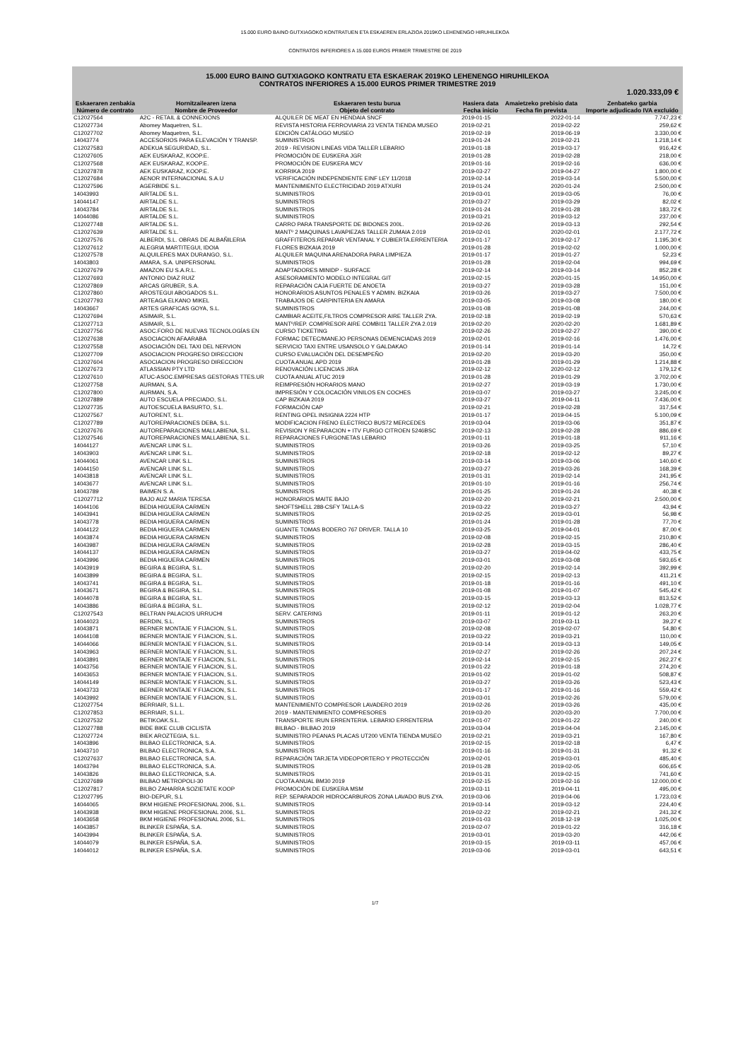15.000 EURO BAINO GUTXIAGOKO KONTRATUEN ETA ESKAEREN ERLAZIOA 2019KO LEHENENGO HIRUHILEKOA
CONTRATOS INFERIORES A 15.000 EUROS PRIMER TRIMESTRE DE 2019
15.000 EURO BAINO GUTXIAGOKO KONTRATU ETA ESKAERAK 2019KO LEHENENGO HIRUHILEKOA
CONTRATOS INFERIORES A 15.000 EUROS PRIMER TRIMESTRE 2019
1.020.333,09 €
| Eskaeraren zenbakia Número de contrato | Hornitzailearen izena Nombre de Proveedor | Eskaeraren testu burua Objeto del contrato | Hasiera data Fecha inicio | Amaietzeko prebisio data Fecha fin prevista | Zenbateko garbia Importe adjudicado IVA excluido |
| --- | --- | --- | --- | --- | --- |
| C12027564 | A2C - RETAIL & CONNEXIONS | ALQUILER DE MEAT EN HENDAIA SNCF | 2019-01-15 | 2022-01-14 | 7.747,23 € |
| C12027734 | Abomey Maquetren, S.L. | REVISTA HISTORIA FERROVIARIA 23 VENTA TIENDA MUSEO | 2019-02-21 | 2019-02-22 | 259,62 € |
| C12027702 | Abomey Maquetren, S.L. | EDICIÓN CATÁLOGO MUSEO | 2019-02-19 | 2019-06-19 | 3.330,00 € |
| 14043774 | ACCESORIOS PARA ELEVACIÓN Y TRANSP. | SUMINISTROS | 2019-01-24 | 2019-02-21 | 1.218,14 € |
| C12027583 | ADEKUA SEGURIDAD, S.L. | 2019 - REVISION LINEAS VIDA TALLER LEBARIO | 2019-01-18 | 2019-03-17 | 916,42 € |
| C12027605 | AEK EUSKARAZ, KOOP.E. | PROMOCIÓN DE EUSKERA JGR | 2019-01-28 | 2019-02-28 | 218,00 € |
| C12027568 | AEK EUSKARAZ, KOOP.E. | PROMOCIÓN DE EUSKERA MCV | 2019-01-16 | 2019-02-16 | 636,00 € |
| C12027878 | AEK EUSKARAZ, KOOP.E. | KORRIKA 2019 | 2019-03-27 | 2019-04-27 | 1.800,00 € |
| C12027684 | AENOR INTERNACIONAL S.A.U | VERIFICACIÓN INDEPENDIENTE EINF LEY 11/2018 | 2019-02-14 | 2019-03-14 | 5.500,00 € |
| C12027596 | AGERBIDE S.L. | MANTENIMIENTO ELECTRICIDAD 2019 ATXURI | 2019-01-24 | 2020-01-24 | 2.500,00 € |
| 14043993 | AIRTALDE S.L. | SUMINISTROS | 2019-03-01 | 2019-03-05 | 76,00 € |
| 14044147 | AIRTALDE S.L. | SUMINISTROS | 2019-03-27 | 2019-03-29 | 82,02 € |
| 14043784 | AIRTALDE S.L. | SUMINISTROS | 2019-01-24 | 2019-01-28 | 183,72 € |
| 14044086 | AIRTALDE S.L. | SUMINISTROS | 2019-03-21 | 2019-03-12 | 237,00 € |
| C12027748 | AIRTALDE S.L. | CARRO PARA TRANSPORTE DE BIDONES 200L. | 2019-02-26 | 2019-03-13 | 292,54 € |
| C12027639 | AIRTALDE S.L. | MANTº 2 MAQUINAS LAVAPIEZAS TALLER ZUMAIA 2.019 | 2019-02-01 | 2020-02-01 | 2.177,72 € |
| C12027576 | ALBERDI, S.L. OBRAS DE ALBAÑILERIA | GRAFFITEROS.REPARAR VENTANAL Y CUBIERTA.ERRENTERIA | 2019-01-17 | 2019-02-17 | 1.195,30 € |
| C12027612 | ALEGRIA MARTITEGUI, IDOIA | FLORES BIZKAIA 2019 | 2019-01-28 | 2019-02-02 | 1.000,00 € |
| C12027578 | ALQUILERES MAX DURANGO, S.L. | ALQUILER MAQUINA ARENADORA PARA LIMPIEZA | 2019-01-17 | 2019-01-27 | 52,23 € |
| 14043803 | AMARA, S.A. UNIPERSONAL | SUMINISTROS | 2019-01-28 | 2019-02-04 | 994,69 € |
| C12027679 | AMAZON EU S.A.R.L. | ADAPTADORES MINIDP - SURFACE | 2019-02-14 | 2019-03-14 | 852,28 € |
| C12027693 | ANTONIO DIAZ RUIZ | ASESORAMIENTO MODELO INTEGRAL GIT | 2019-02-15 | 2020-01-15 | 14.950,00 € |
| C12027869 | ARCAS GRUBER, S.A. | REPARACIÓN CAJA FUERTE DE ANOETA | 2019-03-27 | 2019-03-28 | 151,00 € |
| C12027860 | AROSTEGUI ABOGADOS S.L. | HONORARIOS ASUNTOS PENALES Y ADMIN. BIZKAIA | 2019-03-26 | 2019-03-27 | 7.500,00 € |
| C12027793 | ARTEAGA ELKANO MIKEL | TRABAJOS DE CARPINTERIA EN AMARA | 2019-03-05 | 2019-03-08 | 180,00 € |
| 14043667 | ARTES GRAFICAS GOYA, S.L. | SUMINISTROS | 2019-01-08 | 2019-01-08 | 244,00 € |
| C12027694 | ASIMAIR, S.L. | CAMBIAR ACEITE,FILTROS COMPRESOR AIRE TALLER ZYA. | 2019-02-18 | 2019-02-19 | 570,63 € |
| C12027713 | ASIMAIR, S.L. | MANTº/REP. COMPRESOR AIRE COMBI11 TALLER ZYA 2.019 | 2019-02-20 | 2020-02-20 | 1.681,89 € |
| C12027756 | ASOC.FORO DE NUEVAS TECNOLOGÍAS EN | CURSO TICKETING | 2019-02-26 | 2019-02-27 | 390,00 € |
| C12027638 | ASOCIACION AFAARABA | FORMAC DETEC/MANEJO PERSONAS DEMENCIADAS 2019 | 2019-02-01 | 2019-02-16 | 1.476,00 € |
| C12027558 | ASOCIACIÓN DEL TAXI DEL NERVION | SERVICIO TAXI ENTRE USANSOLO Y GALDAKAO | 2019-01-14 | 2019-01-14 | 14,72 € |
| C12027709 | ASOCIACION PROGRESO DIRECCION | CURSO EVALUACIÓN DEL DESEMPEÑO | 2019-02-20 | 2019-03-20 | 350,00 € |
| C12027604 | ASOCIACION PROGRESO DIRECCION | CUOTA ANUAL APD 2019 | 2019-01-28 | 2019-01-29 | 1.214,88 € |
| C12027673 | ATLASSIAN PTY LTD | RENOVACIÓN LICENCIAS JIRA | 2019-02-12 | 2020-02-12 | 179,12 € |
| C12027610 | ATUC-ASOC.EMPRESAS GESTORAS TTES.UR | CUOTA ANUAL ATUC 2019 | 2019-01-28 | 2019-01-29 | 3.702,00 € |
| C12027758 | AURMAN, S.A. | REIMPRESIÓN HORARIOS MANO | 2019-02-27 | 2019-03-19 | 1.730,00 € |
| C12027800 | AURMAN, S.A. | IMPRESIÓN Y COLOCACIÓN VINILOS EN COCHES | 2019-03-07 | 2019-03-27 | 3.245,00 € |
| C12027889 | AUTO ESCUELA PRECIADO, S.L. | CAP BIZKAIA 2019 | 2019-03-27 | 2019-04-11 | 7.436,00 € |
| C12027735 | AUTOESCUELA BASURTO, S.L. | FORMACIÓN CAP | 2019-02-21 | 2019-02-28 | 317,54 € |
| C12027567 | AUTORENT, S.L. | RENTING OPEL INSIGNIA 2224 HTP | 2019-01-17 | 2019-04-15 | 5.100,09 € |
| C12027789 | AUTOREPARACIONES DEBA, S.L. | MODIFICACION FRENO ELECTRICO BUS72 MERCEDES | 2019-03-04 | 2019-03-06 | 351,87 € |
| C12027676 | AUTOREPARACIONES MALLABIENA, S.L. | REVISION Y REPARACION + ITV FURGO CITROEN 5246BSC | 2019-02-13 | 2019-02-28 | 886,69 € |
| C12027546 | AUTOREPARACIONES MALLABIENA, S.L. | REPARACIONES FURGONETAS LEBARIO | 2019-01-11 | 2019-01-18 | 911,16 € |
| 14044127 | AVENCAR LINK S.L. | SUMINISTROS | 2019-03-26 | 2019-03-25 | 57,10 € |
| 14043903 | AVENCAR LINK S.L. | SUMINISTROS | 2019-02-18 | 2019-02-12 | 89,27 € |
| 14044061 | AVENCAR LINK S.L. | SUMINISTROS | 2019-03-14 | 2019-03-06 | 140,60 € |
| 14044150 | AVENCAR LINK S.L. | SUMINISTROS | 2019-03-27 | 2019-03-26 | 168,39 € |
| 14043818 | AVENCAR LINK S.L. | SUMINISTROS | 2019-01-31 | 2019-02-14 | 241,95 € |
| 14043677 | AVENCAR LINK S.L. | SUMINISTROS | 2019-01-10 | 2019-01-16 | 256,74 € |
| 14043789 | BAIMEN S. A. | SUMINISTROS | 2019-01-25 | 2019-01-24 | 40,38 € |
| C12027712 | BAJO AUZ MARIA TERESA | HONORARIOS MAITE BAJO | 2019-02-20 | 2019-02-21 | 2.500,00 € |
| 14044106 | BEDIA HIGUERA CARMEN | SHOFTSHELL 288-CSFY TALLA-S | 2019-03-22 | 2019-03-27 | 43,94 € |
| 14043941 | BEDIA HIGUERA CARMEN | SUMINISTROS | 2019-02-25 | 2019-03-01 | 56,98 € |
| 14043778 | BEDIA HIGUERA CARMEN | SUMINISTROS | 2019-01-24 | 2019-01-28 | 77,70 € |
| 14044122 | BEDIA HIGUERA CARMEN | GUANTE TOMAS BODERO 767 DRIVER. TALLA 10 | 2019-03-25 | 2019-04-01 | 87,00 € |
| 14043874 | BEDIA HIGUERA CARMEN | SUMINISTROS | 2019-02-08 | 2019-02-15 | 210,80 € |
| 14043987 | BEDIA HIGUERA CARMEN | SUMINISTROS | 2019-02-28 | 2019-03-15 | 286,40 € |
| 14044137 | BEDIA HIGUERA CARMEN | SUMINISTROS | 2019-03-27 | 2019-04-02 | 433,75 € |
| 14043996 | BEDIA HIGUERA CARMEN | SUMINISTROS | 2019-03-01 | 2019-03-08 | 593,65 € |
| 14043919 | BEGIRA & BEGIRA, S.L. | SUMINISTROS | 2019-02-20 | 2019-02-14 | 392,99 € |
| 14043899 | BEGIRA & BEGIRA, S.L. | SUMINISTROS | 2019-02-15 | 2019-02-13 | 411,21 € |
| 14043741 | BEGIRA & BEGIRA, S.L. | SUMINISTROS | 2019-01-18 | 2019-01-16 | 491,10 € |
| 14043671 | BEGIRA & BEGIRA, S.L. | SUMINISTROS | 2019-01-08 | 2019-01-07 | 545,42 € |
| 14044078 | BEGIRA & BEGIRA, S.L. | SUMINISTROS | 2019-03-15 | 2019-03-13 | 813,52 € |
| 14043886 | BEGIRA & BEGIRA, S.L. | SUMINISTROS | 2019-02-12 | 2019-02-04 | 1.028,77 € |
| C12027543 | BELTRAN PALACIOS URRUCHI | SERV. CATERING | 2019-01-11 | 2019-01-12 | 263,20 € |
| 14044023 | BERDIN, S.L. | SUMINISTROS | 2019-03-07 | 2019-03-11 | 39,27 € |
| 14043871 | BERNER MONTAJE Y FIJACION, S.L. | SUMINISTROS | 2019-02-08 | 2019-02-07 | 54,80 € |
| 14044108 | BERNER MONTAJE Y FIJACION, S.L. | SUMINISTROS | 2019-03-22 | 2019-03-21 | 110,00 € |
| 14044066 | BERNER MONTAJE Y FIJACION, S.L. | SUMINISTROS | 2019-03-14 | 2019-03-13 | 149,05 € |
| 14043963 | BERNER MONTAJE Y FIJACION, S.L. | SUMINISTROS | 2019-02-27 | 2019-02-26 | 207,24 € |
| 14043891 | BERNER MONTAJE Y FIJACION, S.L. | SUMINISTROS | 2019-02-14 | 2019-02-15 | 262,27 € |
| 14043756 | BERNER MONTAJE Y FIJACION, S.L. | SUMINISTROS | 2019-01-22 | 2019-01-18 | 274,20 € |
| 14043653 | BERNER MONTAJE Y FIJACION, S.L. | SUMINISTROS | 2019-01-02 | 2019-01-02 | 508,87 € |
| 14044149 | BERNER MONTAJE Y FIJACION, S.L. | SUMINISTROS | 2019-03-27 | 2019-03-26 | 523,43 € |
| 14043733 | BERNER MONTAJE Y FIJACION, S.L. | SUMINISTROS | 2019-01-17 | 2019-01-16 | 559,42 € |
| 14043992 | BERNER MONTAJE Y FIJACION, S.L. | SUMINISTROS | 2019-03-01 | 2019-02-26 | 579,00 € |
| C12027754 | BERRIAIR, S.L.L. | MANTENIMIENTO COMPRESOR LAVADERO 2019 | 2019-02-26 | 2019-03-26 | 435,00 € |
| C12027853 | BERRIAIR, S.L.L. | 2019 - MANTENIMIENTO COMPRESORES | 2019-03-20 | 2020-03-20 | 7.700,00 € |
| C12027532 | BETIKOAK.S.L. | TRANSPORTE IRUN ERRENTERIA. LEBARIO ERRENTERIA | 2019-01-07 | 2019-01-22 | 240,00 € |
| C12027788 | BIDE BIKE CLUB CICLISTA | BILBAO - BILBAO 2019 | 2019-03-04 | 2019-04-04 | 2.145,00 € |
| C12027724 | BIEK AROZTEGIA, S.L. | SUMINISTRO PEANAS PLACAS UT200 VENTA TIENDA MUSEO | 2019-02-21 | 2019-03-21 | 167,80 € |
| 14043896 | BILBAO ELECTRONICA, S.A. | SUMINISTROS | 2019-02-15 | 2019-02-18 | 6,47 € |
| 14043710 | BILBAO ELECTRONICA, S.A. | SUMINISTROS | 2019-01-16 | 2019-01-31 | 91,32 € |
| C12027637 | BILBAO ELECTRONICA, S.A. | REPARACIÓN TARJETA VIDEOPORTERO Y PROTECCIÓN | 2019-02-01 | 2019-03-01 | 485,40 € |
| 14043794 | BILBAO ELECTRONICA, S.A. | SUMINISTROS | 2019-01-28 | 2019-02-05 | 606,65 € |
| 14043826 | BILBAO ELECTRONICA, S.A. | SUMINISTROS | 2019-01-31 | 2019-02-15 | 741,60 € |
| C12027689 | BILBAO METROPOLI-30 | CUOTA ANUAL BM30 2019 | 2019-02-15 | 2019-02-16 | 12.000,00 € |
| C12027817 | BILBO ZAHARRA SOZIETATE KOOP | PROMOCIÓN DE EUSKERA MSM | 2019-03-11 | 2019-04-11 | 495,00 € |
| C12027795 | BIO-DEPUR, S.L | REP. SEPARADOR HIDROCARBUROS ZONA LAVADO BUS ZYA. | 2019-03-06 | 2019-04-06 | 1.723,03 € |
| 14044065 | BKM HIGIENE PROFESIONAL 2006, S.L. | SUMINISTROS | 2019-03-14 | 2019-03-12 | 224,40 € |
| 14043938 | BKM HIGIENE PROFESIONAL 2006, S.L. | SUMINISTROS | 2019-02-22 | 2019-02-21 | 241,32 € |
| 14043658 | BKM HIGIENE PROFESIONAL 2006, S.L. | SUMINISTROS | 2019-01-03 | 2018-12-19 | 1.025,00 € |
| 14043857 | BLINKER ESPAÑA, S.A. | SUMINISTROS | 2019-02-07 | 2019-01-22 | 316,18 € |
| 14043994 | BLINKER ESPAÑA, S.A. | SUMINISTROS | 2019-03-01 | 2019-03-20 | 442,06 € |
| 14044079 | BLINKER ESPAÑA, S.A. | SUMINISTROS | 2019-03-15 | 2019-03-11 | 457,06 € |
| 14044012 | BLINKER ESPAÑA, S.A. | SUMINISTROS | 2019-03-06 | 2019-03-01 | 643,51 € |
1/7